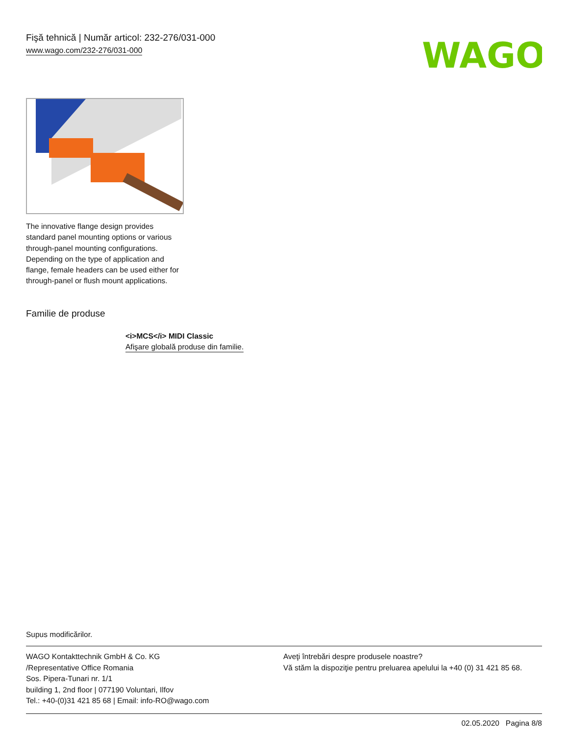Fişă tehnică | Număr articol: 232-276/031-000
www.wago.com/232-276/031-000
WAGO
The innovative flange design provides standard panel mounting options or various through-panel mounting configurations. Depending on the type of application and flange, female headers can be used either for through-panel or flush mount applications.
Familie de produse
<i>MCS</i> MIDI Classic
Afişare globală produse din familie.
Supus modificărilor.
WAGO Kontakttechnik GmbH & Co. KG
/Representative Office Romania
Sos. Pipera-Tunari nr. 1/1
building 1, 2nd floor | 077190 Voluntari, Ilfov
Tel.: +40-(0)31 421 85 68 | Email: info-RO@wago.com
Aveţi întrebări despre produsele noastre?
Vă stăm la dispoziţie pentru preluarea apelului la +40 (0) 31 421 85 68.
02.05.2020 Pagina 8/8